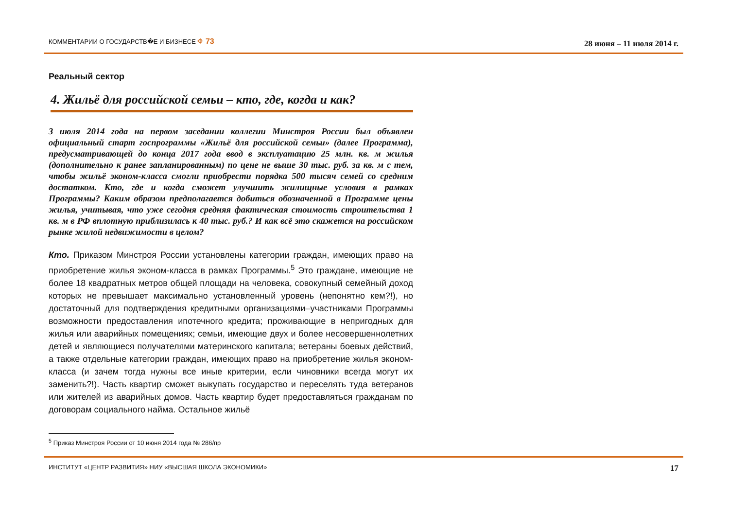КОММЕНТАРИИ О ГОСУДАРСТВ�Е И БИЗНЕСЕ ⌖ 73 28 июня – 11 июля 2014 г.
Реальный сектор
4. Жильё для российской семьи – кто, где, когда и как?
3 июля 2014 года на первом заседании коллегии Минстроя России был объявлен официальный старт госпрограммы «Жильё для российской семьи» (далее Программа), предусматривающей до конца 2017 года ввод в эксплуатацию 25 млн. кв. м жилья (дополнительно к ранее запланированным) по цене не выше 30 тыс. руб. за кв. м с тем, чтобы жильё эконом-класса смогли приобрести порядка 500 тысяч семей со средним достатком. Кто, где и когда сможет улучшить жилищные условия в рамках Программы? Каким образом предполагается добиться обозначенной в Программе цены жилья, учитывая, что уже сегодня средняя фактическая стоимость строительства 1 кв. м в РФ вплотную приблизилась к 40 тыс. руб.? И как всё это скажется на российском рынке жилой недвижимости в целом?
Кто. Приказом Минстроя России установлены категории граждан, имеющих право на приобретение жилья эконом-класса в рамках Программы.<sup>5</sup> Это граждане, имеющие не более 18 квадратных метров общей площади на человека, совокупный семейный доход которых не превышает максимально установленный уровень (непонятно кем?!), но достаточный для подтверждения кредитными организациями–участниками Программы возможности предоставления ипотечного кредита; проживающие в непригодных для жилья или аварийных помещениях; семьи, имеющие двух и более несовершеннолетних детей и являющиеся получателями материнского капитала; ветераны боевых действий, а также отдельные категории граждан, имеющих право на приобретение жилья эконом-класса (и зачем тогда нужны все иные критерии, если чиновники всегда могут их заменить?!). Часть квартир сможет выкупать государство и переселять туда ветеранов или жителей из аварийных домов. Часть квартир будет предоставляться гражданам по договорам социального найма. Остальное жильё
<sup>5</sup> Приказ Минстроя России от 10 июня 2014 года № 286/пр
ИНСТИТУТ «ЦЕНТР РАЗВИТИЯ» НИУ «ВЫСШАЯ ШКОЛА ЭКОНОМИКИ» 17